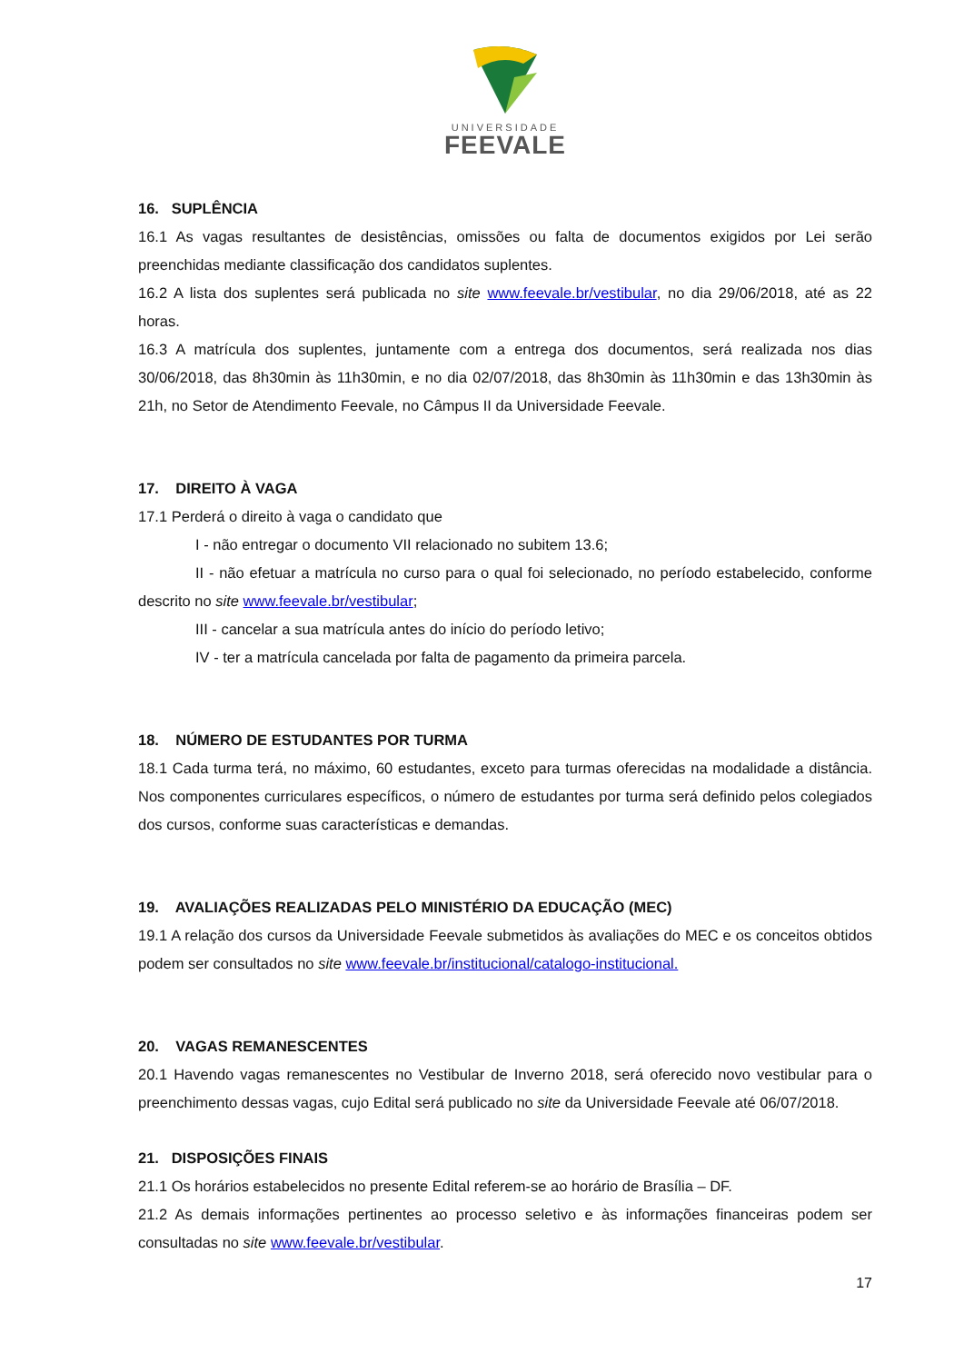UNIVERSIDADE
FEEVALE
16. SUPLÊNCIA
16.1 As vagas resultantes de desistências, omissões ou falta de documentos exigidos por Lei serão preenchidas mediante classificação dos candidatos suplentes.
16.2 A lista dos suplentes será publicada no site www.feevale.br/vestibular, no dia 29/06/2018, até as 22 horas.
16.3 A matrícula dos suplentes, juntamente com a entrega dos documentos, será realizada nos dias 30/06/2018, das 8h30min às 11h30min, e no dia 02/07/2018, das 8h30min às 11h30min e das 13h30min às 21h, no Setor de Atendimento Feevale, no Câmpus II da Universidade Feevale.
17. DIREITO À VAGA
17.1 Perderá o direito à vaga o candidato que
I - não entregar o documento VII relacionado no subitem 13.6;
II - não efetuar a matrícula no curso para o qual foi selecionado, no período estabelecido, conforme descrito no site www.feevale.br/vestibular;
III - cancelar a sua matrícula antes do início do período letivo;
IV - ter a matrícula cancelada por falta de pagamento da primeira parcela.
18. NÚMERO DE ESTUDANTES POR TURMA
18.1 Cada turma terá, no máximo, 60 estudantes, exceto para turmas oferecidas na modalidade a distância. Nos componentes curriculares específicos, o número de estudantes por turma será definido pelos colegiados dos cursos, conforme suas características e demandas.
19. AVALIAÇÕES REALIZADAS PELO MINISTÉRIO DA EDUCAÇÃO (MEC)
19.1 A relação dos cursos da Universidade Feevale submetidos às avaliações do MEC e os conceitos obtidos podem ser consultados no site www.feevale.br/institucional/catalogo-institucional.
20. VAGAS REMANESCENTES
20.1 Havendo vagas remanescentes no Vestibular de Inverno 2018, será oferecido novo vestibular para o preenchimento dessas vagas, cujo Edital será publicado no site da Universidade Feevale até 06/07/2018.
21. DISPOSIÇÕES FINAIS
21.1 Os horários estabelecidos no presente Edital referem-se ao horário de Brasília – DF.
21.2 As demais informações pertinentes ao processo seletivo e às informações financeiras podem ser consultadas no site www.feevale.br/vestibular.
17